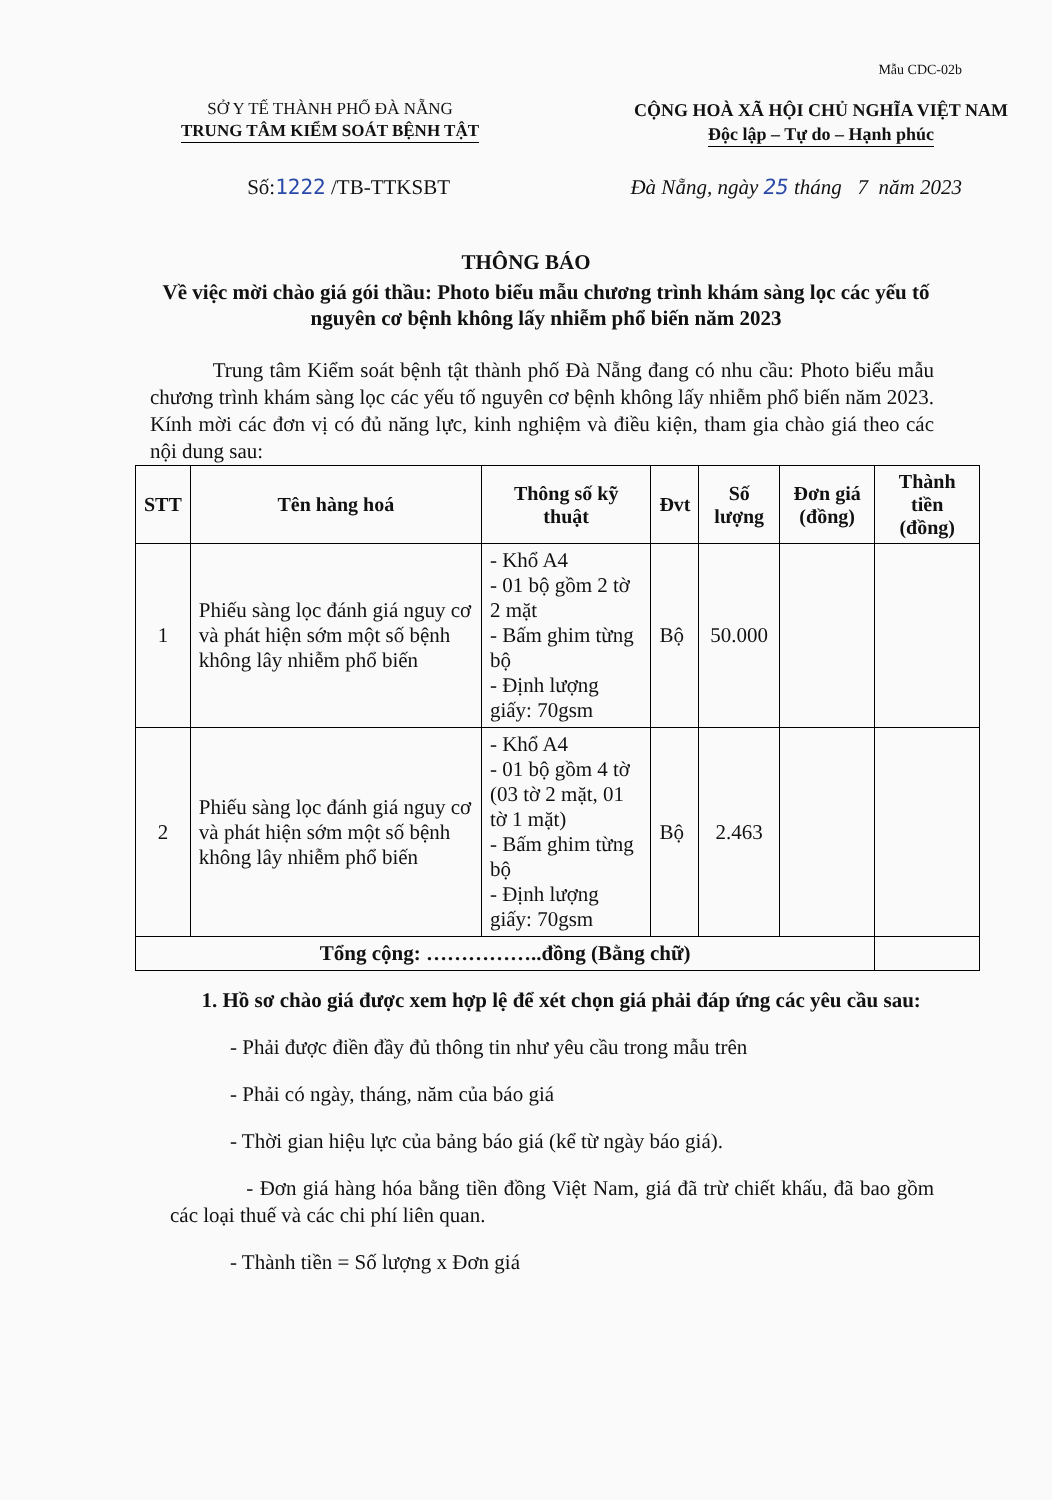Mẫu CDC-02b
SỞ Y TẾ THÀNH PHỐ ĐÀ NẴNG
TRUNG TÂM KIỂM SOÁT BỆNH TẬT
CỘNG HOÀ XÃ HỘI CHỦ NGHĨA VIỆT NAM
Độc lập – Tự do – Hạnh phúc
Số:1222 /TB-TTKSBT Đà Nẵng, ngày 25 tháng 7 năm 2023
THÔNG BÁO
Về việc mời chào giá gói thầu: Photo biểu mẫu chương trình khám sàng lọc các yếu tố nguyên cơ bệnh không lấy nhiễm phổ biến năm 2023
Trung tâm Kiểm soát bệnh tật thành phố Đà Nẵng đang có nhu cầu: Photo biểu mẫu chương trình khám sàng lọc các yếu tố nguyên cơ bệnh không lấy nhiễm phổ biến năm 2023. Kính mời các đơn vị có đủ năng lực, kinh nghiệm và điều kiện, tham gia chào giá theo các nội dung sau:
| STT | Tên hàng hoá | Thông số kỹ thuật | Đvt | Số lượng | Đơn giá (đồng) | Thành tiền (đồng) |
| --- | --- | --- | --- | --- | --- | --- |
| 1 | Phiếu sàng lọc đánh giá nguy cơ và phát hiện sớm một số bệnh không lây nhiễm phổ biến | - Khổ A4 - 01 bộ gồm 2 tờ 2 mặt - Bấm ghim từng bộ - Định lượng giấy: 70gsm | Bộ | 50.000 | | |
| 2 | Phiếu sàng lọc đánh giá nguy cơ và phát hiện sớm một số bệnh không lây nhiễm phổ biến | - Khổ A4 - 01 bộ gồm 4 tờ (03 tờ 2 mặt, 01 tờ 1 mặt) - Bấm ghim từng bộ - Định lượng giấy: 70gsm | Bộ | 2.463 | | |
| Tổng cộng: ……………..đồng (Bằng chữ) | | | | | | |
1. Hồ sơ chào giá được xem hợp lệ để xét chọn giá phải đáp ứng các yêu cầu sau:
- Phải được điền đầy đủ thông tin như yêu cầu trong mẫu trên
- Phải có ngày, tháng, năm của báo giá
- Thời gian hiệu lực của bảng báo giá (kể từ ngày báo giá).
- Đơn giá hàng hóa bằng tiền đồng Việt Nam, giá đã trừ chiết khấu, đã bao gồm các loại thuế và các chi phí liên quan.
- Thành tiền = Số lượng x Đơn giá